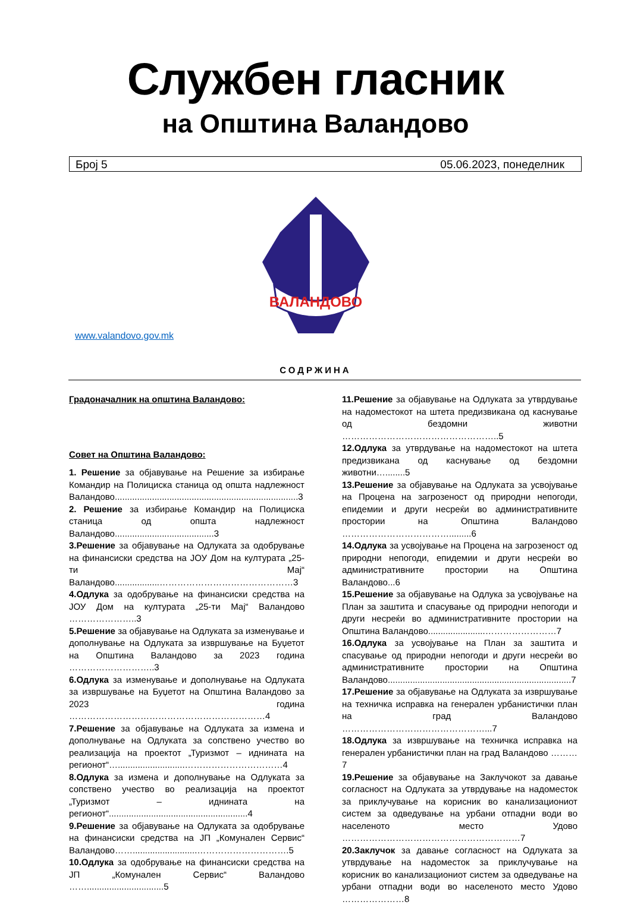Службен гласник
на Општина Валандово
Број 5 05.06.2023, понеделник
ВАЛАНДОВО
www.valandovo.gov.mk
СОДРЖИНА
Градоначалник на општина Валандово:
Совет на Општина Валандово:
1. Решение за објавување на Решение за избирање Командир на Полициска станица од општа надлежност Валандово..........................................................................3
2. Решение за избирање Командир на Полициска станица од општа надлежност Валандово........................................3
3.Решение за објавување на Одлуката за одобрување на финансиски средства на ЈОУ Дом на културата „25-ти Мај“ Валандово..................………………………………………3
4.Одлука за одобрување на финансиски средства на ЈОУ Дом на културата „25-ти Мај“ Валандово …………………..3
5.Решение за објавување на Одлуката за изменување и дополнување на Одлуката за извршување на Буџетот на Општина Валандово за 2023 година ………………………..3
6.Одлука за изменување и дополнување на Одлуката за извршување на Буџетот на Општина Валандово за 2023 година …………………………………………………………4
7.Решение за објавување на Одлуката за измена и дополнување на Одлуката за сопствено учество во реализација на проектот „Туризмот – иднината на регионот“…...........................……………………………4
8.Одлука за измена и дополнување на Одлуката за сопствено учество во реализација на проектот „Туризмот – иднината на регионот“........................................................4
9.Решение за објавување на Одлуката за одобрување на финансиски средства на ЈП „Комунален Сервис“ Валандово……..........................………………………….5
10.Одлука за одобрување на финансиски средства на ЈП „Комунален Сервис“ Валандово ……...............................5
11.Решение за објавување на Одлуката за утврдување на надоместокот на штета предизвикана од каснување од бездомни животни ……………………………………………..5
12.Одлука за утврдување на надоместокот на штета предизвикана од каснување од бездомни животни…........5
13.Решение за објавување на Одлуката за усвојување на Процена на загрозеност од природни непогоди, епидемии и други несреќи во административните простории на Општина Валандово ……………………………….........6
14.Одлука за усвојување на Процена на загрозеност од природни непогоди, епидемии и други несреќи во административните простории на Општина Валандово...6
15.Решение за објавување на Одлука за усвојување на План за заштита и спасување од природни непогоди и други несреќи во административните простории на Општина Валандово.......................……………………7
16.Одлука за усвојување на План за заштита и спасување од природни непогоди и други несреќи во административните простории на Општина Валандово..........................................................................7
17.Решение за објавување на Одлуката за извршување на техничка исправка на генерален урбанистички план на град Валандово …………………………………………...7
18.Одлука за извршување на техничка исправка на генерален урбанистички план на град Валандово ………7
19.Решение за објавување на Заклучокот за давање согласност на Одлуката за утврдување на надоместок за приклучување на корисник во канализациониот систем за одведување на урбани отпадни води во населеното место Удово ……………………………………………………7
20.Заклучок за давање согласност на Одлуката за утврдување на надоместок за приклучување на корисник во канализациониот систем за одведување на урбани отпадни води во населеното место Удово …………………8